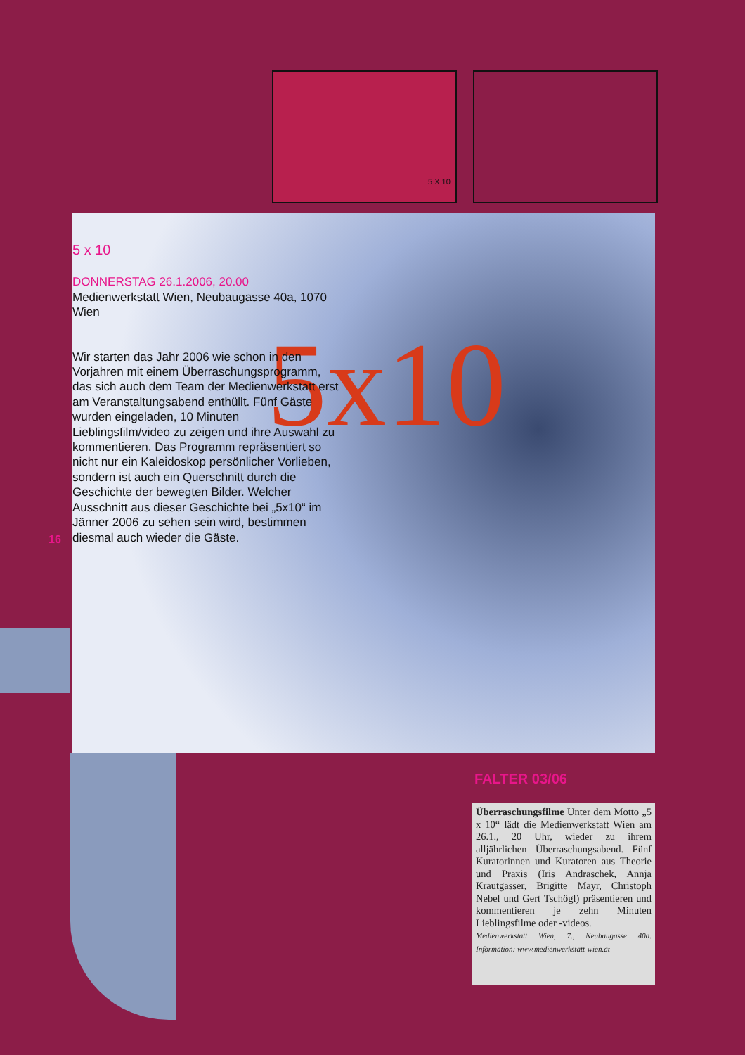5 X 10
5x10
5 x 10
DONNERSTAG 26.1.2006, 20.00
Medienwerkstatt Wien, Neubaugasse 40a, 1070 Wien
Wir starten das Jahr 2006 wie schon in den Vorjahren mit einem Überraschungsprogramm, das sich auch dem Team der Medienwerkstatt erst am Veranstaltungsabend enthüllt. Fünf Gäste wurden eingeladen, 10 Minuten Lieblingsfilm/video zu zeigen und ihre Auswahl zu kommentieren. Das Programm repräsentiert so nicht nur ein Kaleidoskop persönlicher Vorlieben, sondern ist auch ein Querschnitt durch die Geschichte der bewegten Bilder. Welcher Ausschnitt aus dieser Geschichte bei „5x10“ im Jänner 2006 zu sehen sein wird, bestimmen diesmal auch wieder die Gäste.
16
FALTER 03/06
Überraschungsfilme Unter dem Motto „5 x 10“ lädt die Medienwerkstatt Wien am 26.1., 20 Uhr, wieder zu ihrem alljährlichen Überraschungsabend. Fünf Kuratorinnen und Kuratoren aus Theorie und Praxis (Iris Andraschek, Annja Krautgasser, Brigitte Mayr, Christoph Nebel und Gert Tschögl) präsentieren und kommentieren je zehn Minuten Lieblingsfilme oder -videos.
Medienwerkstatt Wien, 7., Neubaugasse 40a. Information: www.medienwerkstatt-wien.at